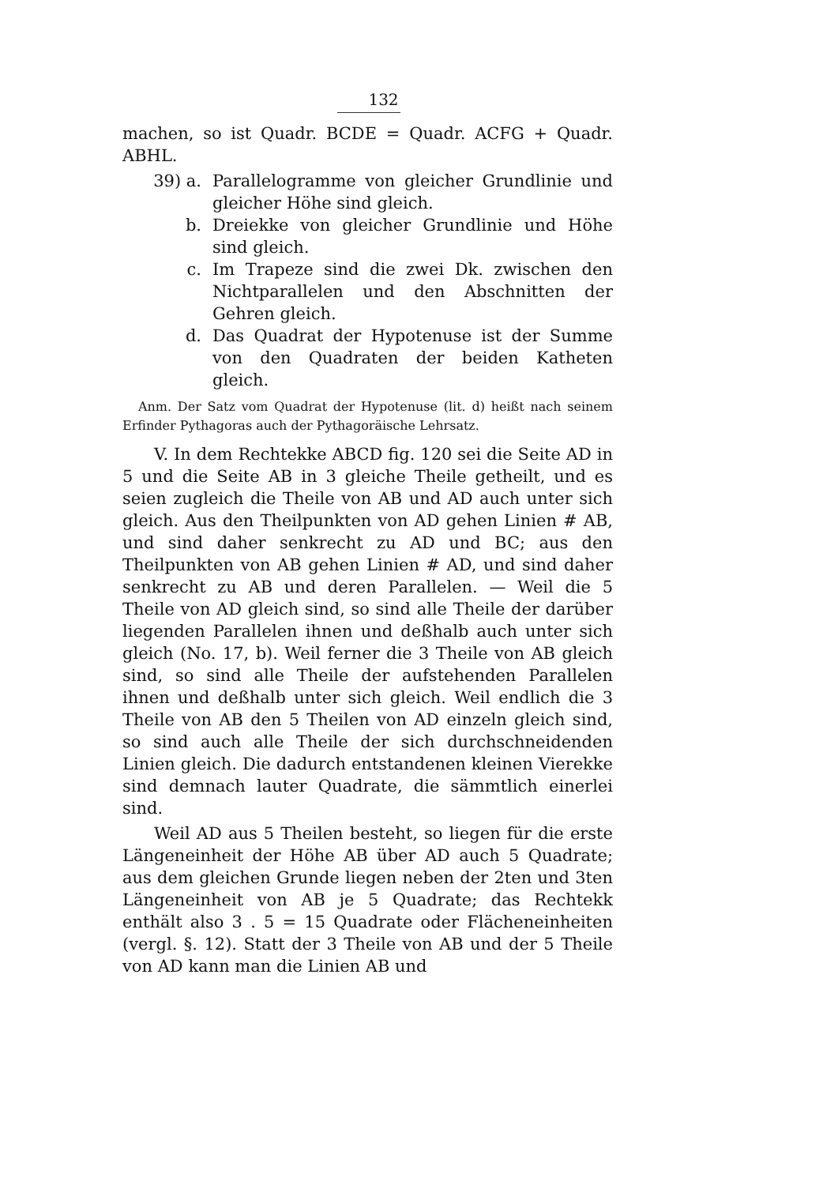132
machen, so ist Quadr. BCDE = Quadr. ACFG + Quadr. ABHL.
39) a. Parallelogramme von gleicher Grundlinie und gleicher Höhe sind gleich.
b. Dreiekke von gleicher Grundlinie und Höhe sind gleich.
c. Im Trapeze sind die zwei Dk. zwischen den Nichtparallelen und den Abschnitten der Gehren gleich.
d. Das Quadrat der Hypotenuse ist der Summe von den Quadraten der beiden Katheten gleich.
Anm. Der Satz vom Quadrat der Hypotenuse (lit. d) heißt nach seinem Erfinder Pythagoras auch der Pythagoräische Lehrsatz.
V. In dem Rechtekke ABCD fig. 120 sei die Seite AD in 5 und die Seite AB in 3 gleiche Theile getheilt, und es seien zugleich die Theile von AB und AD auch unter sich gleich. Aus den Theilpunkten von AD gehen Linien # AB, und sind daher senkrecht zu AD und BC; aus den Theilpunkten von AB gehen Linien # AD, und sind daher senkrecht zu AB und deren Parallelen. — Weil die 5 Theile von AD gleich sind, so sind alle Theile der darüber liegenden Parallelen ihnen und deßhalb auch unter sich gleich (No. 17, b). Weil ferner die 3 Theile von AB gleich sind, so sind alle Theile der aufstehenden Parallelen ihnen und deßhalb unter sich gleich. Weil endlich die 3 Theile von AB den 5 Theilen von AD einzeln gleich sind, so sind auch alle Theile der sich durchschneidenden Linien gleich. Die dadurch entstandenen kleinen Vierekke sind demnach lauter Quadrate, die sämmtlich einerlei sind.
Weil AD aus 5 Theilen besteht, so liegen für die erste Längeneinheit der Höhe AB über AD auch 5 Quadrate; aus dem gleichen Grunde liegen neben der 2ten und 3ten Längeneinheit von AB je 5 Quadrate; das Rechtekk enthält also 3 . 5 = 15 Quadrate oder Flächeneinheiten (vergl. §. 12). Statt der 3 Theile von AB und der 5 Theile von AD kann man die Linien AB und